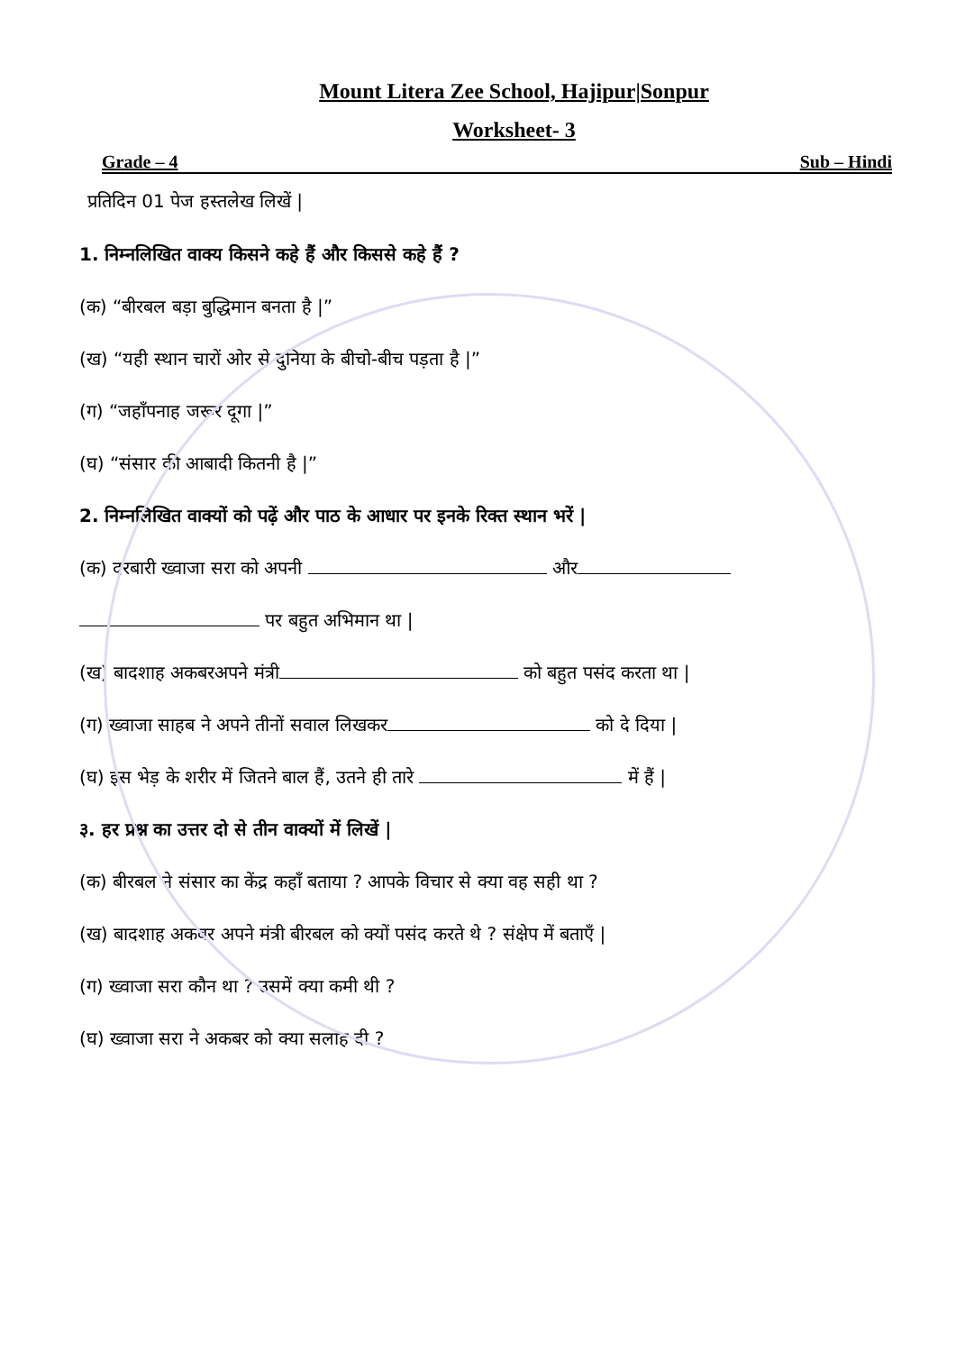Mount Litera Zee School, Hajipur|Sonpur
Worksheet- 3
Grade – 4 Sub – Hindi
प्रतिदिन 01 पेज हस्तलेख लिखें |
1. निम्नलिखित वाक्य किसने कहे हैं और किससे कहे हैं ?
(क) “बीरबल बड़ा बुद्धिमान बनता है |”
(ख) “यही स्थान चारों ओर से दुनिया के बीचो-बीच पड़ता है |”
(ग) “जहाँपनाह जरूर दूगा |”
(घ) “संसार की आबादी कितनी है |”
2. निम्नलिखित वाक्यों को पढ़ें और पाठ के आधार पर इनके रिक्त स्थान भरें |
(क) दरबारी ख्वाजा सरा को अपनी और
पर बहुत अभिमान था |
(ख) बादशाह अकबरअपने मंत्री को बहुत पसंद करता था |
(ग) ख्वाजा साहब ने अपने तीनों सवाल लिखकर को दे दिया |
(घ) इस भेड़ के शरीर में जितने बाल हैं, उतने ही तारे में हैं |
३. हर प्रश्न का उत्तर दो से तीन वाक्यों में लिखें |
(क) बीरबल ने संसार का केंद्र कहाँ बताया ? आपके विचार से क्या वह सही था ?
(ख) बादशाह अकबर अपने मंत्री बीरबल को क्यों पसंद करते थे ? संक्षेप में बताएँ |
(ग) ख्वाजा सरा कौन था ? उसमें क्या कमी थी ?
(घ) ख्वाजा सरा ने अकबर को क्या सलाह दी ?